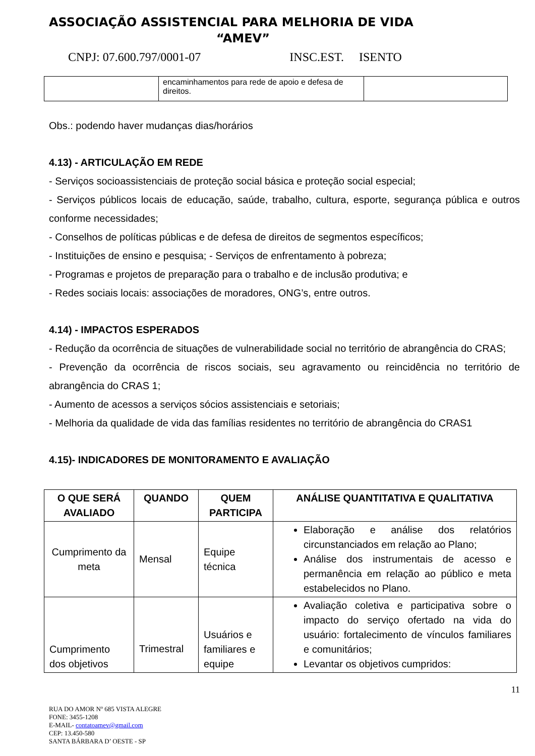ASSOCIAÇÃO ASSISTENCIAL PARA MELHORIA DE VIDA
“AMEV”
CNPJ: 07.600.797/0001-07 INSC.EST. ISENTO
| | encaminhamentos para rede de apoio e defesa de direitos. | |
Obs.: podendo haver mudanças dias/horários
4.13) - ARTICULAÇÃO EM REDE
- Serviços socioassistenciais de proteção social básica e proteção social especial;
- Serviços públicos locais de educação, saúde, trabalho, cultura, esporte, segurança pública e outros conforme necessidades;
- Conselhos de políticas públicas e de defesa de direitos de segmentos específicos;
- Instituições de ensino e pesquisa; - Serviços de enfrentamento à pobreza;
- Programas e projetos de preparação para o trabalho e de inclusão produtiva; e
- Redes sociais locais: associações de moradores, ONG’s, entre outros.
4.14) - IMPACTOS ESPERADOS
- Redução da ocorrência de situações de vulnerabilidade social no território de abrangência do CRAS;
- Prevenção da ocorrência de riscos sociais, seu agravamento ou reincidência no território de abrangência do CRAS 1;
- Aumento de acessos a serviços sócios assistenciais e setoriais;
- Melhoria da qualidade de vida das famílias residentes no território de abrangência do CRAS1
4.15)- INDICADORES DE MONITORAMENTO E AVALIAÇÃO
| O QUE SERÁ AVALIADO | QUANDO | QUEM PARTICIPA | ANÁLISE QUANTITATIVA E QUALITATIVA |
| --- | --- | --- | --- |
| Cumprimento da meta | Mensal | Equipe técnica | Elaboração e análise dos relatórios circunstanciados em relação ao Plano; Análise dos instrumentais de acesso e permanência em relação ao público e meta estabelecidos no Plano. |
| Cumprimento dos objetivos | Trimestral | Usuários e familiares e equipe | Avaliação coletiva e participativa sobre o impacto do serviço ofertado na vida do usuário: fortalecimento de vínculos familiares e comunitários; Levantar os objetivos cumpridos: |
11
RUA DO AMOR Nº 685 VISTA ALEGRE
FONE: 3455-1208
E-MAIL- contatoamev@gmail.com
CEP: 13.450-580
SANTA BÁRBARA D’ OESTE - SP